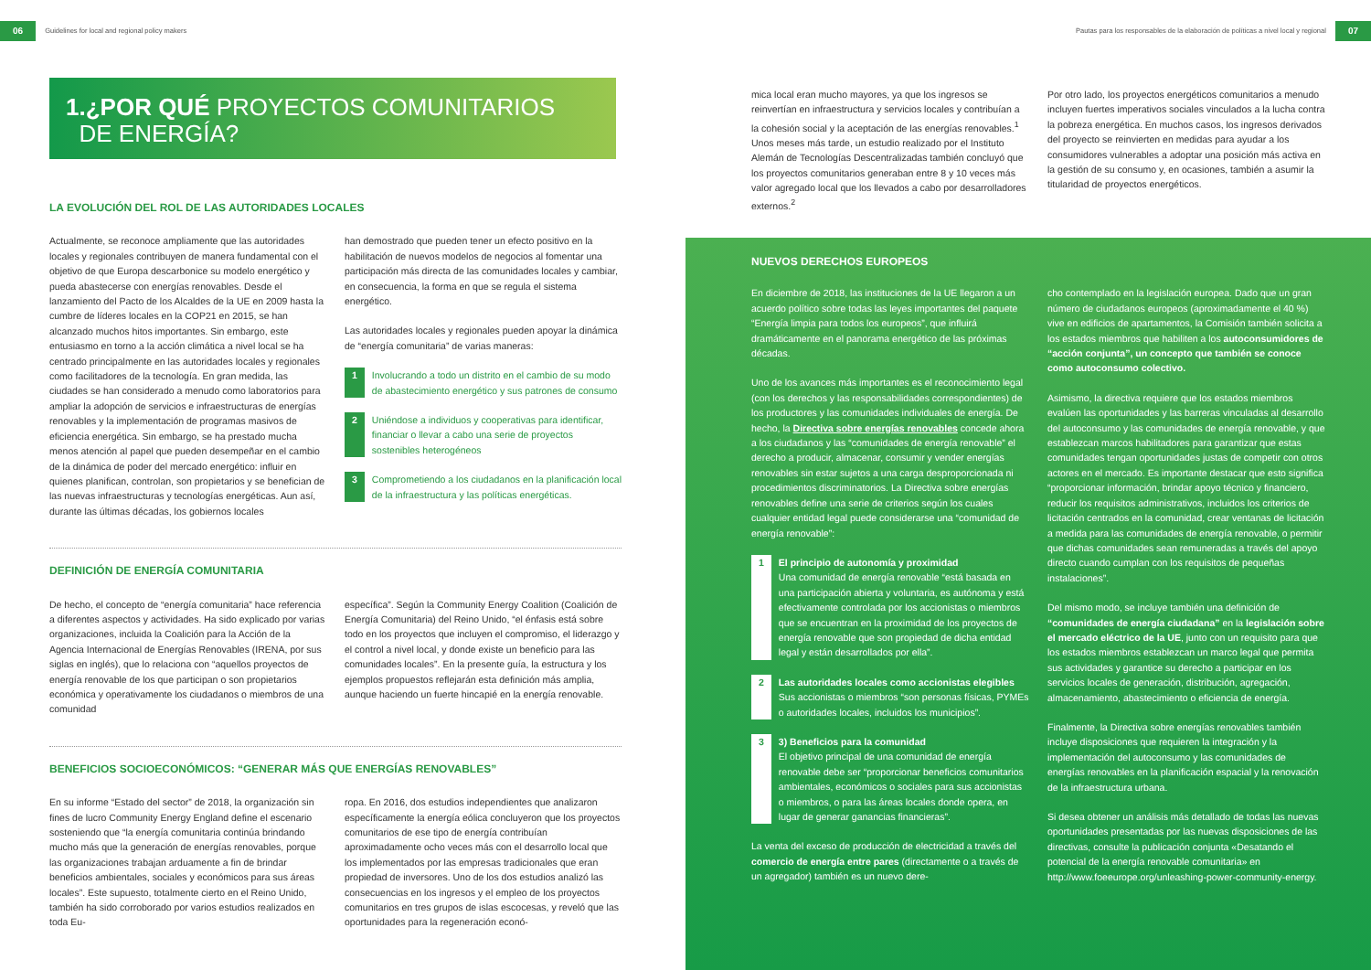06 Guidelines for local and regional policy makers
1.¿POR QUÉ PROYECTOS COMUNITARIOS
DE ENERGÍA?
LA EVOLUCIÓN DEL ROL DE LAS AUTORIDADES LOCALES
Actualmente, se reconoce ampliamente que las autoridades locales y regionales contribuyen de manera fundamental con el objetivo de que Europa descarbonice su modelo energético y pueda abastecerse con energías renovables. Desde el lanzamiento del Pacto de los Alcaldes de la UE en 2009 hasta la cumbre de líderes locales en la COP21 en 2015, se han alcanzado muchos hitos importantes. Sin embargo, este entusiasmo en torno a la acción climática a nivel local se ha centrado principalmente en las autoridades locales y regionales como facilitadores de la tecnología. En gran medida, las ciudades se han considerado a menudo como laboratorios para ampliar la adopción de servicios e infraestructuras de energías renovables y la implementación de programas masivos de eficiencia energética. Sin embargo, se ha prestado mucha menos atención al papel que pueden desempeñar en el cambio de la dinámica de poder del mercado energético: influir en quienes planifican, controlan, son propietarios y se benefician de las nuevas infraestructuras y tecnologías energéticas. Aun así, durante las últimas décadas, los gobiernos locales
han demostrado que pueden tener un efecto positivo en la habilitación de nuevos modelos de negocios al fomentar una participación más directa de las comunidades locales y cambiar, en consecuencia, la forma en que se regula el sistema energético.
Las autoridades locales y regionales pueden apoyar la dinámica de “energía comunitaria” de varias maneras:
1 Involucrando a todo un distrito en el cambio de su modo de abastecimiento energético y sus patrones de consumo
2 Uniéndose a individuos y cooperativas para identificar, financiar o llevar a cabo una serie de proyectos sostenibles heterogéneos
3 Comprometiendo a los ciudadanos en la planificación local de la infraestructura y las políticas energéticas.
DEFINICIÓN DE ENERGÍA COMUNITARIA
De hecho, el concepto de “energía comunitaria” hace referencia a diferentes aspectos y actividades. Ha sido explicado por varias organizaciones, incluida la Coalición para la Acción de la Agencia Internacional de Energías Renovables (IRENA, por sus siglas en inglés), que lo relaciona con “aquellos proyectos de energía renovable de los que participan o son propietarios económica y operativamente los ciudadanos o miembros de una comunidad
específica”. Según la Community Energy Coalition (Coalición de Energía Comunitaria) del Reino Unido, “el énfasis está sobre todo en los proyectos que incluyen el compromiso, el liderazgo y el control a nivel local, y donde existe un beneficio para las comunidades locales”. En la presente guía, la estructura y los ejemplos propuestos reflejarán esta definición más amplia, aunque haciendo un fuerte hincapié en la energía renovable.
BENEFICIOS SOCIOECONÓMICOS: “GENERAR MÁS QUE ENERGÍAS RENOVABLES”
En su informe “Estado del sector” de 2018, la organización sin fines de lucro Community Energy England define el escenario sosteniendo que “la energía comunitaria continúa brindando mucho más que la generación de energías renovables, porque las organizaciones trabajan arduamente a fin de brindar beneficios ambientales, sociales y económicos para sus áreas locales”. Este supuesto, totalmente cierto en el Reino Unido, también ha sido corroborado por varios estudios realizados en toda Eu-
ropa. En 2016, dos estudios independientes que analizaron específicamente la energía eólica concluyeron que los proyectos comunitarios de ese tipo de energía contribuían aproximadamente ocho veces más con el desarrollo local que los implementados por las empresas tradicionales que eran propiedad de inversores. Uno de los dos estudios analizó las consecuencias en los ingresos y el empleo de los proyectos comunitarios en tres grupos de islas escocesas, y reveló que las oportunidades para la regeneración econó-
Pautas para los responsables de la elaboración de políticas a nivel local y regional 07
mica local eran mucho mayores, ya que los ingresos se reinvertían en infraestructura y servicios locales y contribuían a la cohesión social y la aceptación de las energías renovables.<sup>1</sup> Unos meses más tarde, un estudio realizado por el Instituto Alemán de Tecnologías Descentralizadas también concluyó que los proyectos comunitarios generaban entre 8 y 10 veces más valor agregado local que los llevados a cabo por desarrolladores externos.<sup>2</sup>
Por otro lado, los proyectos energéticos comunitarios a menudo incluyen fuertes imperativos sociales vinculados a la lucha contra la pobreza energética. En muchos casos, los ingresos derivados del proyecto se reinvierten en medidas para ayudar a los consumidores vulnerables a adoptar una posición más activa en la gestión de su consumo y, en ocasiones, también a asumir la titularidad de proyectos energéticos.
NUEVOS DERECHOS EUROPEOS
En diciembre de 2018, las instituciones de la UE llegaron a un acuerdo político sobre todas las leyes importantes del paquete “Energía limpia para todos los europeos”, que influirá dramáticamente en el panorama energético de las próximas décadas.
Uno de los avances más importantes es el reconocimiento legal (con los derechos y las responsabilidades correspondientes) de los productores y las comunidades individuales de energía. De hecho, la Directiva sobre energías renovables concede ahora a los ciudadanos y las “comunidades de energía renovable” el derecho a producir, almacenar, consumir y vender energías renovables sin estar sujetos a una carga desproporcionada ni procedimientos discriminatorios. La Directiva sobre energías renovables define una serie de criterios según los cuales cualquier entidad legal puede considerarse una “comunidad de energía renovable”:
1 El principio de autonomía y proximidad
Una comunidad de energía renovable “está basada en una participación abierta y voluntaria, es autónoma y está efectivamente controlada por los accionistas o miembros que se encuentran en la proximidad de los proyectos de energía renovable que son propiedad de dicha entidad legal y están desarrollados por ella”.
2 Las autoridades locales como accionistas elegibles
Sus accionistas o miembros “son personas físicas, PYMEs o autoridades locales, incluidos los municipios”.
3 3) Beneficios para la comunidad
El objetivo principal de una comunidad de energía renovable debe ser “proporcionar beneficios comunitarios ambientales, económicos o sociales para sus accionistas o miembros, o para las áreas locales donde opera, en lugar de generar ganancias financieras”.
La venta del exceso de producción de electricidad a través del comercio de energía entre pares (directamente o a través de un agregador) también es un nuevo dere-
cho contemplado en la legislación europea. Dado que un gran número de ciudadanos europeos (aproximadamente el 40 %) vive en edificios de apartamentos, la Comisión también solicita a los estados miembros que habiliten a los autoconsumidores de “acción conjunta”, un concepto que también se conoce como autoconsumo colectivo.
Asimismo, la directiva requiere que los estados miembros evalúen las oportunidades y las barreras vinculadas al desarrollo del autoconsumo y las comunidades de energía renovable, y que establezcan marcos habilitadores para garantizar que estas comunidades tengan oportunidades justas de competir con otros actores en el mercado. Es importante destacar que esto significa “proporcionar información, brindar apoyo técnico y financiero, reducir los requisitos administrativos, incluidos los criterios de licitación centrados en la comunidad, crear ventanas de licitación a medida para las comunidades de energía renovable, o permitir que dichas comunidades sean remuneradas a través del apoyo directo cuando cumplan con los requisitos de pequeñas instalaciones”.
Del mismo modo, se incluye también una definición de “comunidades de energía ciudadana” en la legislación sobre el mercado eléctrico de la UE, junto con un requisito para que los estados miembros establezcan un marco legal que permita sus actividades y garantice su derecho a participar en los servicios locales de generación, distribución, agregación, almacenamiento, abastecimiento o eficiencia de energía.
Finalmente, la Directiva sobre energías renovables también incluye disposiciones que requieren la integración y la implementación del autoconsumo y las comunidades de energías renovables en la planificación espacial y la renovación de la infraestructura urbana.
Si desea obtener un análisis más detallado de todas las nuevas oportunidades presentadas por las nuevas disposiciones de las directivas, consulte la publicación conjunta «Desatando el potencial de la energía renovable comunitaria» en http://www.foeeurope.org/unleashing-power-community-energy.